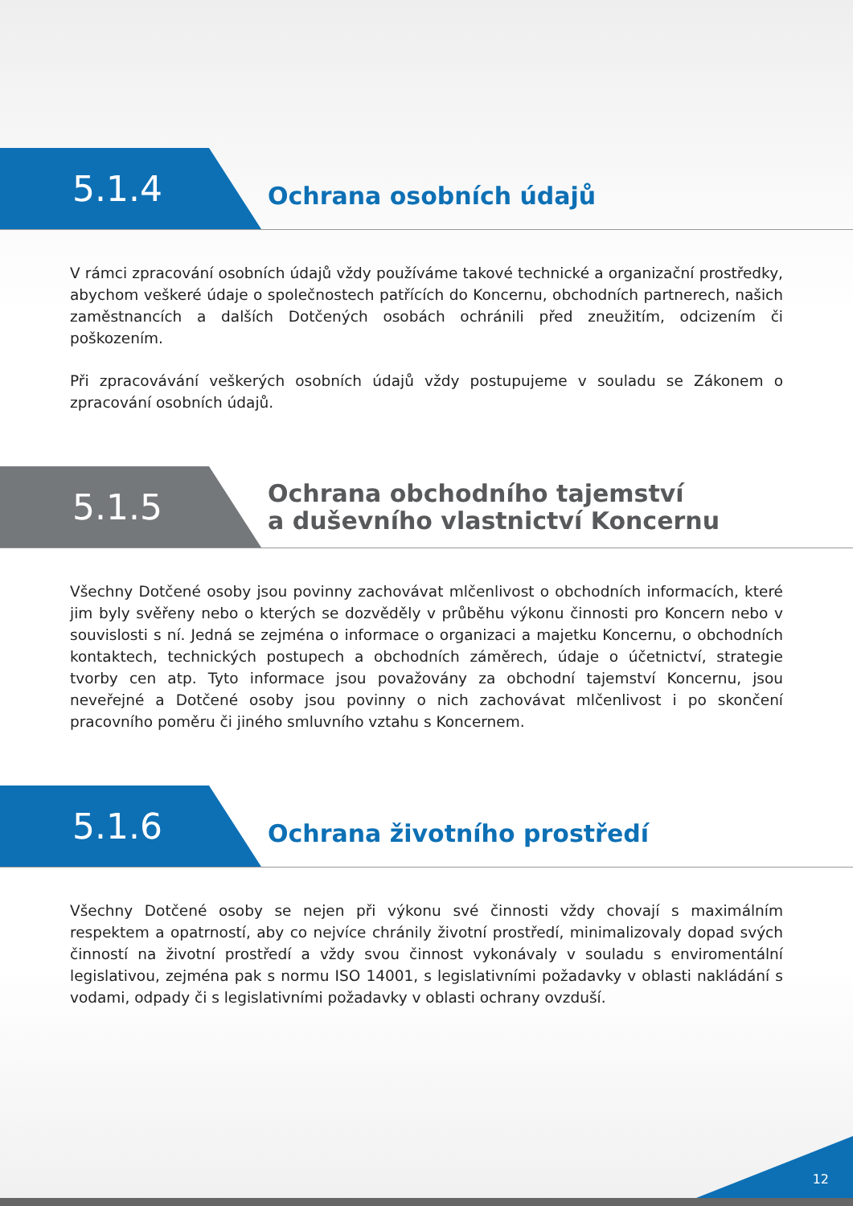5.1.4
Ochrana osobních údajů
V rámci zpracování osobních údajů vždy používáme takové technické a organizační prostředky, abychom veškeré údaje o společnostech patřících do Koncernu, obchodních partnerech, našich zaměstnancích a dalších Dotčených osobách ochránili před zneužitím, odcizením či poškozením.
Při zpracovávání veškerých osobních údajů vždy postupujeme v souladu se Zákonem o zpracování osobních údajů.
5.1.5
Ochrana obchodního tajemství
a duševního vlastnictví Koncernu
Všechny Dotčené osoby jsou povinny zachovávat mlčenlivost o obchodních informacích, které jim byly svěřeny nebo o kterých se dozvěděly v průběhu výkonu činnosti pro Koncern nebo v souvislosti s ní. Jedná se zejména o informace o organizaci a majetku Koncernu, o obchodních kontaktech, technických postupech a obchodních záměrech, údaje o účetnictví, strategie tvorby cen atp. Tyto informace jsou považovány za obchodní tajemství Koncernu, jsou neveřejné a Dotčené osoby jsou povinny o nich zachovávat mlčenlivost i po skončení pracovního poměru či jiného smluvního vztahu s Koncernem.
5.1.6
Ochrana životního prostředí
Všechny Dotčené osoby se nejen při výkonu své činnosti vždy chovají s maximálním respektem a opatrností, aby co nejvíce chránily životní prostředí, minimalizovaly dopad svých činností na životní prostředí a vždy svou činnost vykonávaly v souladu s enviromentální legislativou, zejména pak s normu ISO 14001, s legislativními požadavky v oblasti nakládání s vodami, odpady či s legislativními požadavky v oblasti ochrany ovzduší.
12